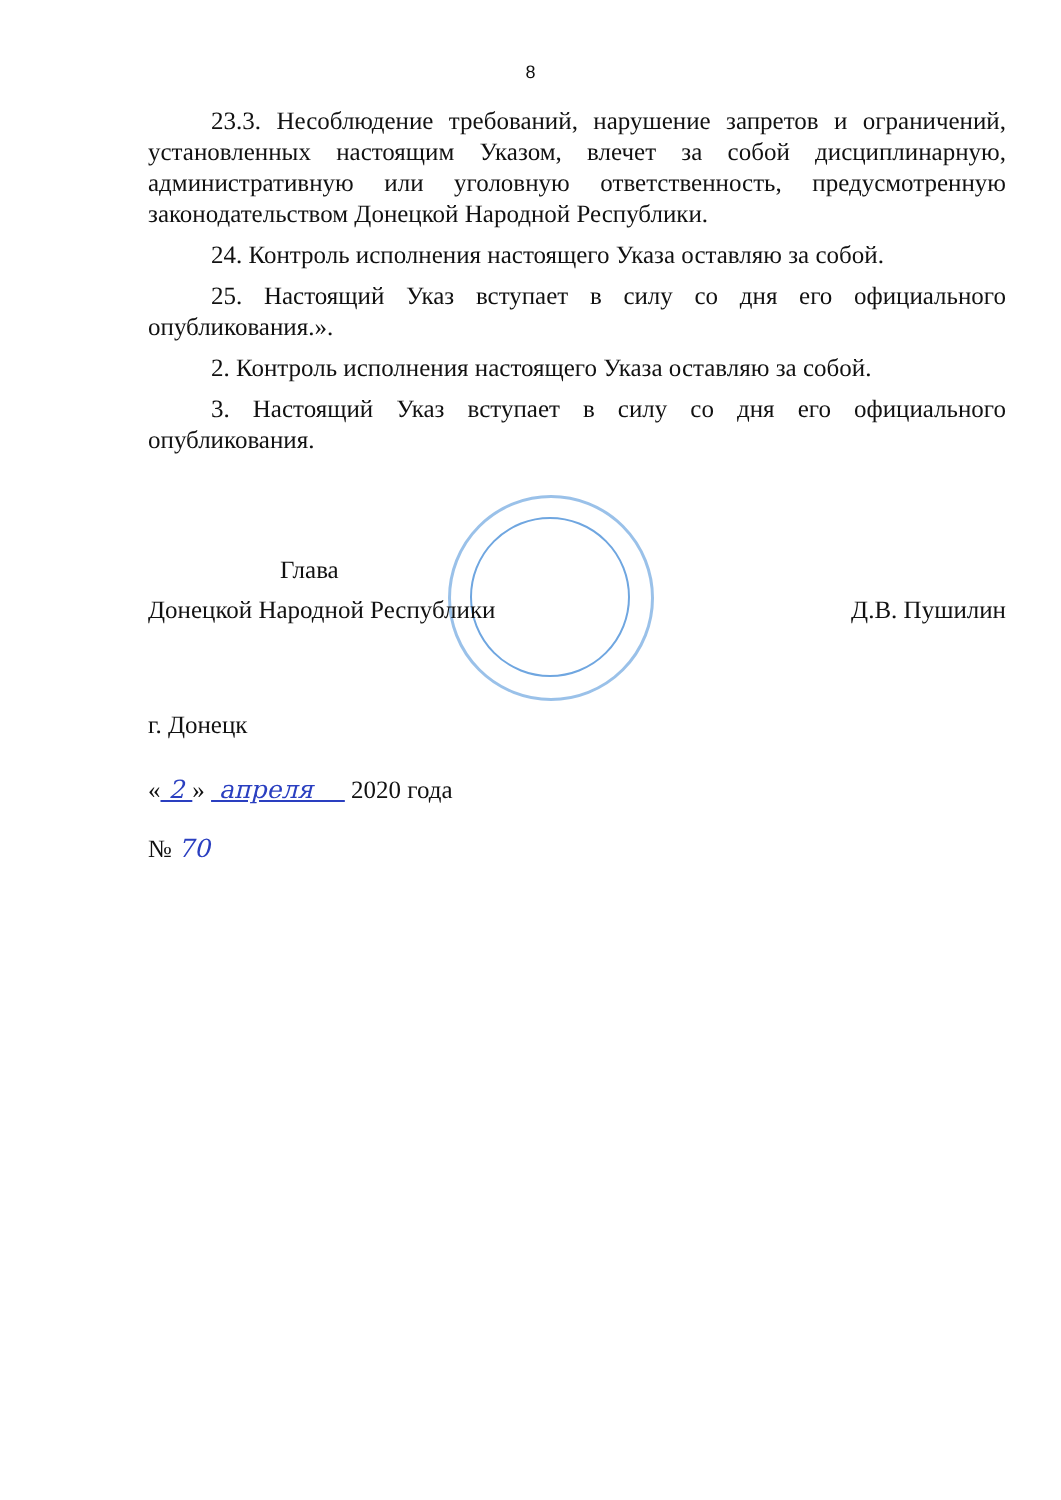8
23.3. Несоблюдение требований, нарушение запретов и ограничений, установленных настоящим Указом, влечет за собой дисциплинарную, административную или уголовную ответственность, предусмотренную законодательством Донецкой Народной Республики.
24. Контроль исполнения настоящего Указа оставляю за собой.
25. Настоящий Указ вступает в силу со дня его официального опубликования.».
2. Контроль исполнения настоящего Указа оставляю за собой.
3. Настоящий Указ вступает в силу со дня его официального опубликования.
Глава
Донецкой Народной Республики
Д.В. Пушилин
г. Донецк
« 2 » апреля 2020 года
№ 70